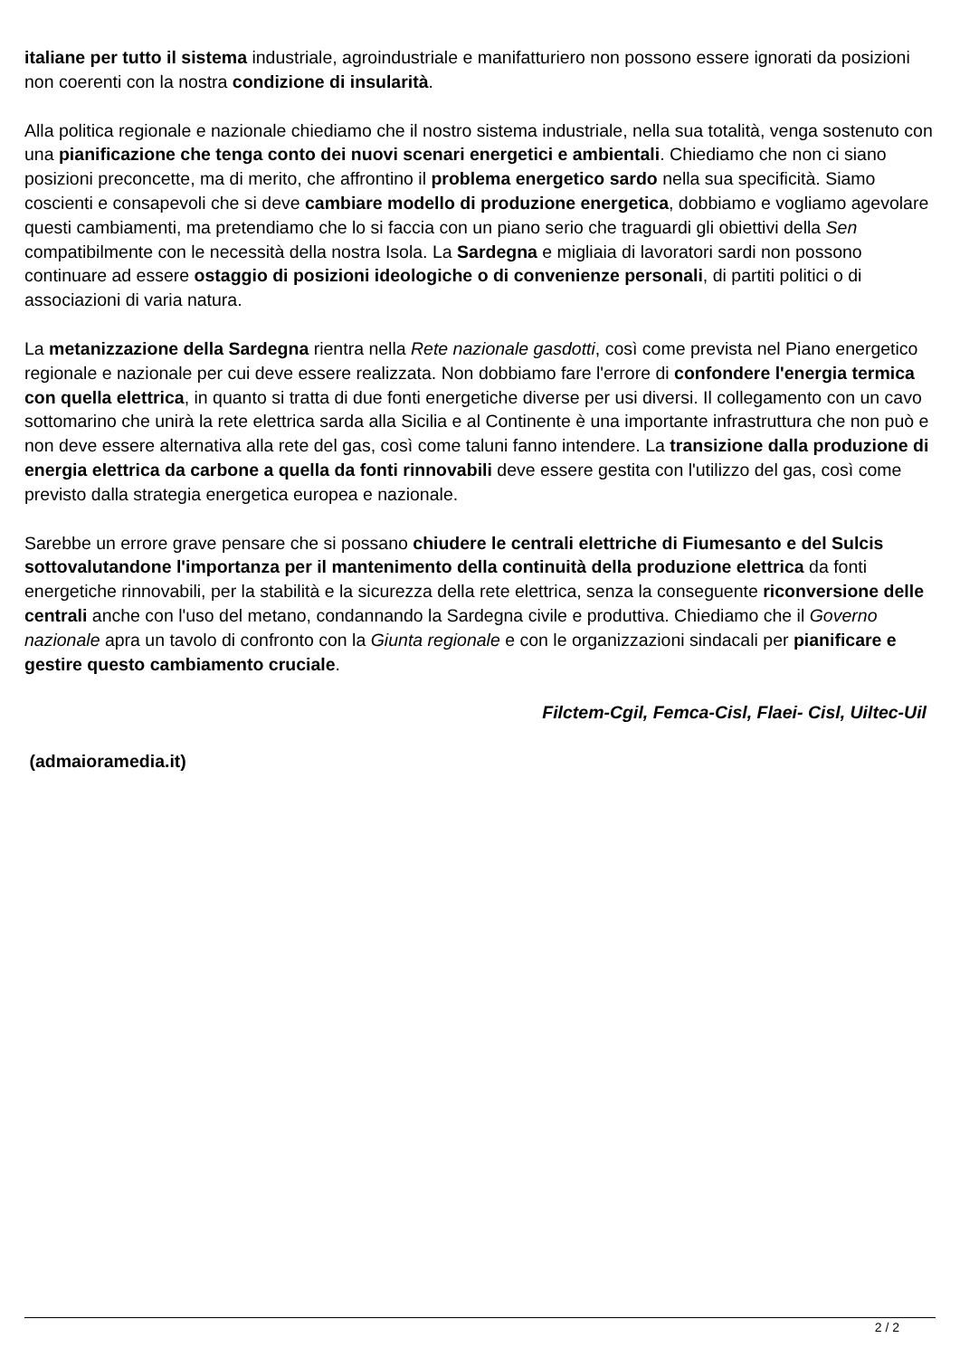italiane per tutto il sistema industriale, agroindustriale e manifatturiero non possono essere ignorati da posizioni non coerenti con la nostra condizione di insularità.
Alla politica regionale e nazionale chiediamo che il nostro sistema industriale, nella sua totalità, venga sostenuto con una pianificazione che tenga conto dei nuovi scenari energetici e ambientali. Chiediamo che non ci siano posizioni preconcette, ma di merito, che affrontino il problema energetico sardo nella sua specificità. Siamo coscienti e consapevoli che si deve cambiare modello di produzione energetica, dobbiamo e vogliamo agevolare questi cambiamenti, ma pretendiamo che lo si faccia con un piano serio che traguardi gli obiettivi della Sen compatibilmente con le necessità della nostra Isola. La Sardegna e migliaia di lavoratori sardi non possono continuare ad essere ostaggio di posizioni ideologiche o di convenienze personali, di partiti politici o di associazioni di varia natura.
La metanizzazione della Sardegna rientra nella Rete nazionale gasdotti, così come prevista nel Piano energetico regionale e nazionale per cui deve essere realizzata. Non dobbiamo fare l'errore di confondere l'energia termica con quella elettrica, in quanto si tratta di due fonti energetiche diverse per usi diversi. Il collegamento con un cavo sottomarino che unirà la rete elettrica sarda alla Sicilia e al Continente è una importante infrastruttura che non può e non deve essere alternativa alla rete del gas, così come taluni fanno intendere. La transizione dalla produzione di energia elettrica da carbone a quella da fonti rinnovabili deve essere gestita con l'utilizzo del gas, così come previsto dalla strategia energetica europea e nazionale.
Sarebbe un errore grave pensare che si possano chiudere le centrali elettriche di Fiumesanto e del Sulcis sottovalutandone l'importanza per il mantenimento della continuità della produzione elettrica da fonti energetiche rinnovabili, per la stabilità e la sicurezza della rete elettrica, senza la conseguente riconversione delle centrali anche con l'uso del metano, condannando la Sardegna civile e produttiva. Chiediamo che il Governo nazionale apra un tavolo di confronto con la Giunta regionale e con le organizzazioni sindacali per pianificare e gestire questo cambiamento cruciale.
Filctem-Cgil, Femca-Cisl, Flaei- Cisl, Uiltec-Uil
(admaioramedia.it)
2 / 2